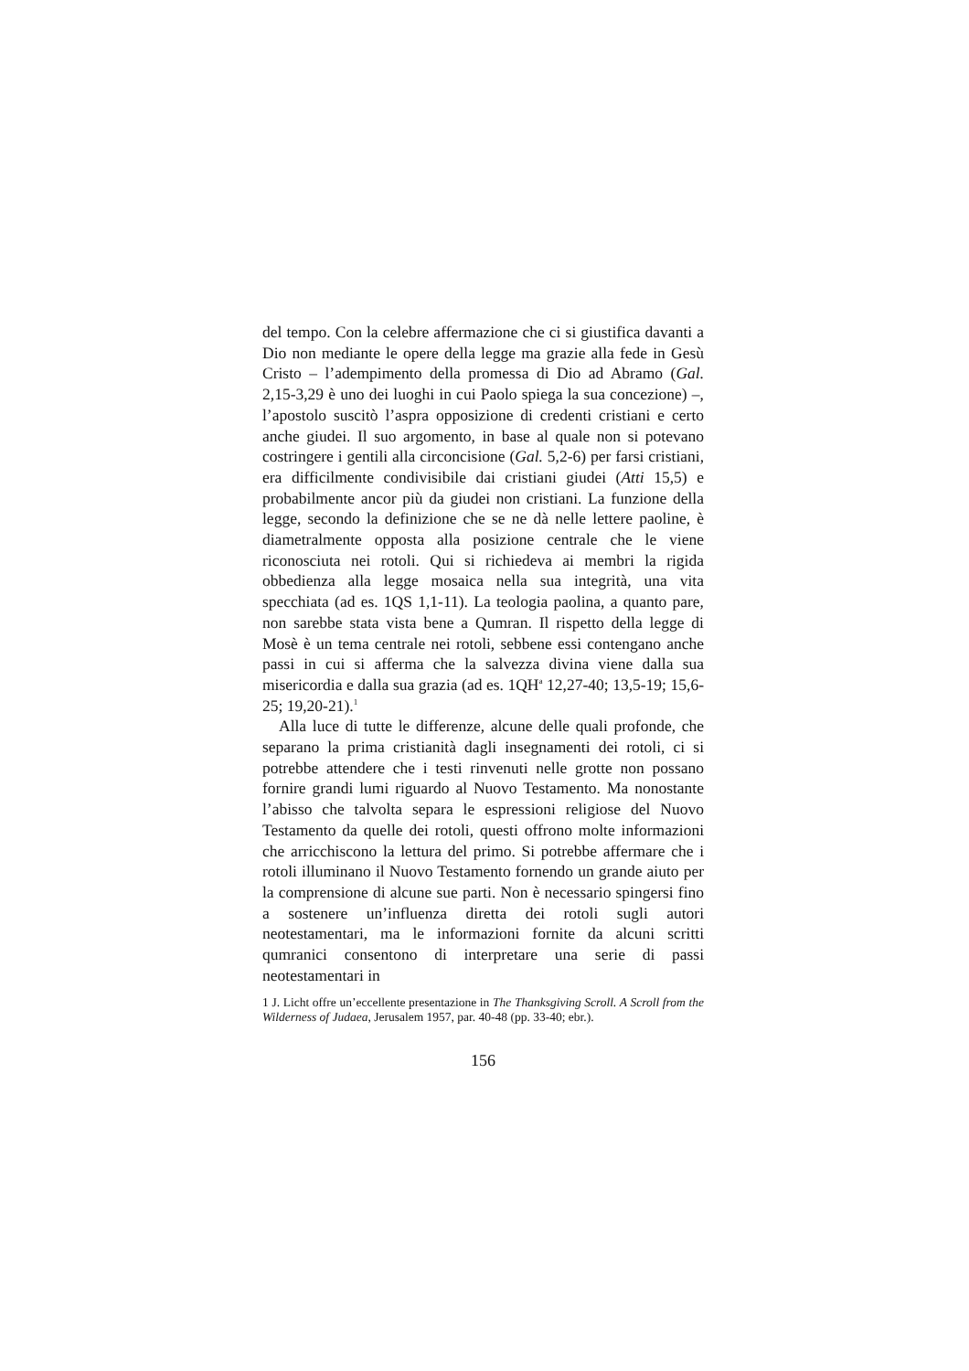del tempo. Con la celebre affermazione che ci si giustifica davanti a Dio non mediante le opere della legge ma grazie alla fede in Gesù Cristo – l’adempimento della promessa di Dio ad Abramo (Gal. 2,15-3,29 è uno dei luoghi in cui Paolo spiega la sua concezione) –, l’apostolo suscitò l’aspra opposizione di credenti cristiani e certo anche giudei. Il suo argomento, in base al quale non si potevano costringere i gentili alla circoncisione (Gal. 5,2-6) per farsi cristiani, era difficilmente condivisibile dai cristiani giudei (Atti 15,5) e probabilmente ancor più da giudei non cristiani. La funzione della legge, secondo la definizione che se ne dà nelle lettere paoline, è diametralmente opposta alla posizione centrale che le viene riconosciuta nei rotoli. Qui si richiedeva ai membri la rigida obbedienza alla legge mosaica nella sua integrità, una vita specchiata (ad es. 1QS 1,1-11). La teologia paolina, a quanto pare, non sarebbe stata vista bene a Qumran. Il rispetto della legge di Mosè è un tema centrale nei rotoli, sebbene essi contengano anche passi in cui si afferma che la salvezza divina viene dalla sua misericordia e dalla sua grazia (ad es. 1QH<sup>a</sup> 12,27-40; 13,5-19; 15,6-25; 19,20-21).<sup>1</sup>
Alla luce di tutte le differenze, alcune delle quali profonde, che separano la prima cristianità dagli insegnamenti dei rotoli, ci si potrebbe attendere che i testi rinvenuti nelle grotte non possano fornire grandi lumi riguardo al Nuovo Testamento. Ma nonostante l’abisso che talvolta separa le espressioni religiose del Nuovo Testamento da quelle dei rotoli, questi offrono molte informazioni che arricchiscono la lettura del primo. Si potrebbe affermare che i rotoli illuminano il Nuovo Testamento fornendo un grande aiuto per la comprensione di alcune sue parti. Non è necessario spingersi fino a sostenere un’influenza diretta dei rotoli sugli autori neotestamentari, ma le informazioni fornite da alcuni scritti qumranici consentono di interpretare una serie di passi neotestamentari in
1 J. Licht offre un’eccellente presentazione in The Thanksgiving Scroll. A Scroll from the Wilderness of Judaea, Jerusalem 1957, par. 40-48 (pp. 33-40; ebr.).
156